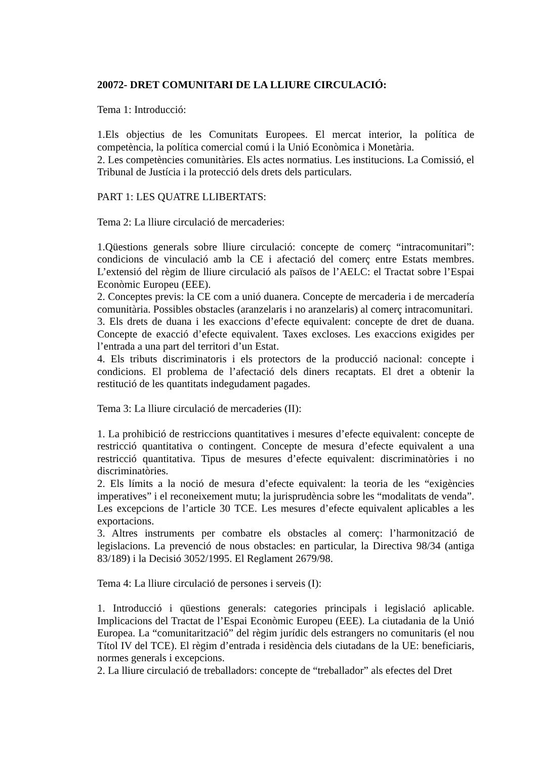20072- DRET COMUNITARI DE LA LLIURE CIRCULACIÓ:
Tema 1: Introducció:
1.Els objectius de les Comunitats Europees. El mercat interior, la política de competència, la política comercial comú i la Unió Econòmica i Monetària.
2. Les competències comunitàries. Els actes normatius. Les institucions. La Comissió, el Tribunal de Justícia i la protecció dels drets dels particulars.
PART 1: LES QUATRE LLIBERTATS:
Tema 2: La lliure circulació de mercaderies:
1.Qüestions generals sobre lliure circulació: concepte de comerç “intracomunitari”: condicions de vinculació amb la CE i afectació del comerç entre Estats membres. L’extensió del règim de lliure circulació als països de l’AELC: el Tractat sobre l’Espai Econòmic Europeu (EEE).
2. Conceptes previs: la CE com a unió duanera. Concepte de mercaderia i de mercadería comunitària. Possibles obstacles (aranzelaris i no aranzelaris) al comerç intracomunitari.
3. Els drets de duana i les exaccions d’efecte equivalent: concepte de dret de duana. Concepte de exacció d’efecte equivalent. Taxes excloses. Les exaccions exigides per l’entrada a una part del territori d’un Estat.
4. Els tributs discriminatoris i els protectors de la producció nacional: concepte i condicions. El problema de l’afectació dels diners recaptats. El dret a obtenir la restitució de les quantitats indegudament pagades.
Tema 3: La lliure circulació de mercaderies (II):
1. La prohibició de restriccions quantitatives i mesures d’efecte equivalent: concepte de restricció quantitativa o contingent. Concepte de mesura d’efecte equivalent a una restricció quantitativa. Tipus de mesures d’efecte equivalent: discriminatòries i no discriminatòries.
2. Els límits a la noció de mesura d’efecte equivalent: la teoria de les “exigències imperatives” i el reconeixement mutu; la jurisprudència sobre les “modalitats de venda”. Les excepcions de l’article 30 TCE. Les mesures d’efecte equivalent aplicables a les exportacions.
3. Altres instruments per combatre els obstacles al comerç: l’harmonització de legislacions. La prevenció de nous obstacles: en particular, la Directiva 98/34 (antiga 83/189) i la Decisió 3052/1995. El Reglament 2679/98.
Tema 4: La lliure circulació de persones i serveis (I):
1. Introducció i qüestions generals: categories principals i legislació aplicable. Implicacions del Tractat de l’Espai Econòmic Europeu (EEE). La ciutadania de la Unió Europea. La “comunitarització” del règim jurídic dels estrangers no comunitaris (el nou Títol IV del TCE). El règim d’entrada i residència dels ciutadans de la UE: beneficiaris, normes generals i excepcions.
2. La lliure circulació de treballadors: concepte de “treballador” als efectes del Dret